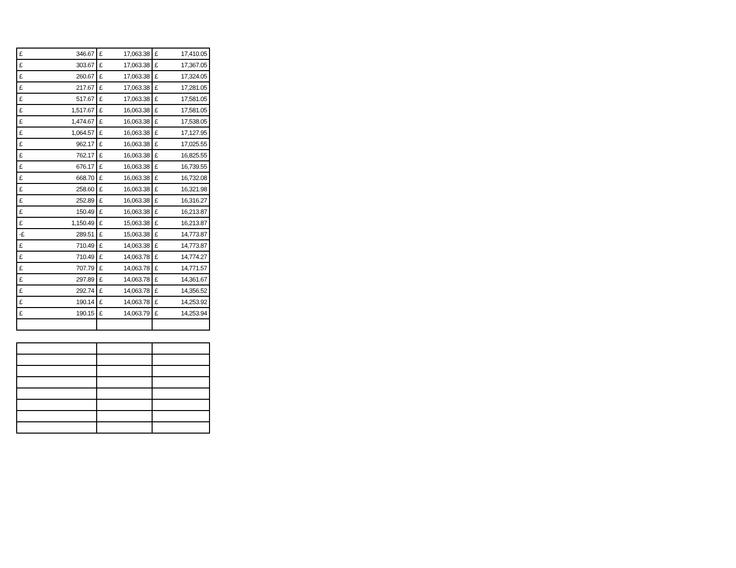| £ 346.67 | £ 17,063.38 | £ 17,410.05 |
| £ 303.67 | £ 17,063.38 | £ 17,367.05 |
| £ 260.67 | £ 17,063.38 | £ 17,324.05 |
| £ 217.67 | £ 17,063.38 | £ 17,281.05 |
| £ 517.67 | £ 17,063.38 | £ 17,581.05 |
| £ 1,517.67 | £ 16,063.38 | £ 17,581.05 |
| £ 1,474.67 | £ 16,063.38 | £ 17,538.05 |
| £ 1,064.57 | £ 16,063.38 | £ 17,127.95 |
| £ 962.17 | £ 16,063.38 | £ 17,025.55 |
| £ 762.17 | £ 16,063.38 | £ 16,825.55 |
| £ 676.17 | £ 16,063.38 | £ 16,739.55 |
| £ 668.70 | £ 16,063.38 | £ 16,732.08 |
| £ 258.60 | £ 16,063.38 | £ 16,321.98 |
| £ 252.89 | £ 16,063.38 | £ 16,316.27 |
| £ 150.49 | £ 16,063.38 | £ 16,213.87 |
| £ 1,150.49 | £ 15,063.38 | £ 16,213.87 |
| -£ 289.51 | £ 15,063.38 | £ 14,773.87 |
| £ 710.49 | £ 14,063.38 | £ 14,773.87 |
| £ 710.49 | £ 14,063.78 | £ 14,774.27 |
| £ 707.79 | £ 14,063.78 | £ 14,771.57 |
| £ 297.89 | £ 14,063.78 | £ 14,361.67 |
| £ 292.74 | £ 14,063.78 | £ 14,356.52 |
| £ 190.14 | £ 14,063.78 | £ 14,253.92 |
| £ 190.15 | £ 14,063.79 | £ 14,253.94 |